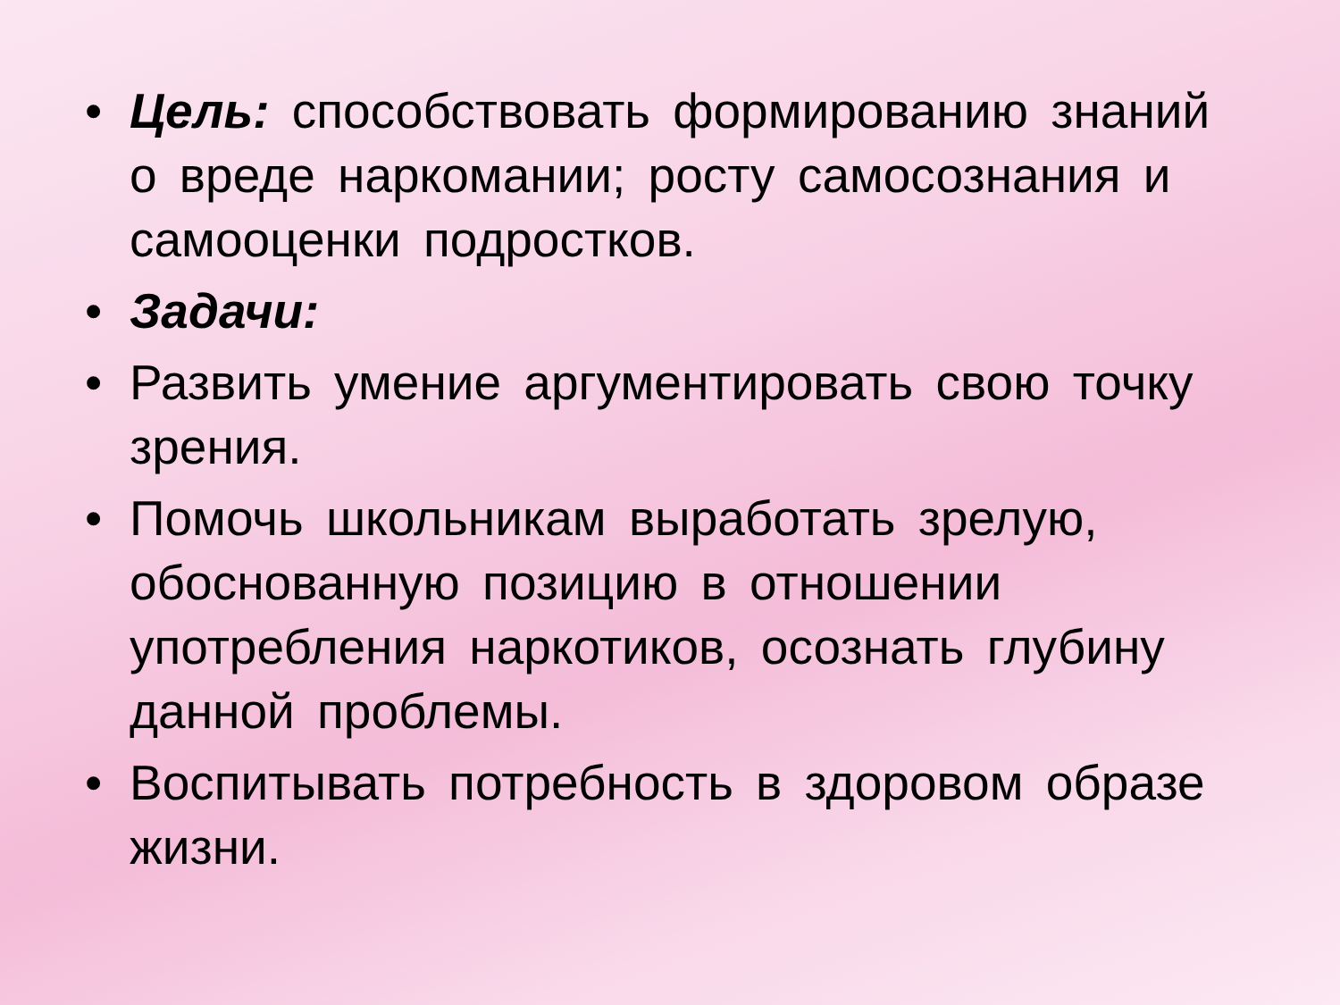• Цель: способствовать формированию знаний о вреде наркомании; росту самосознания и самооценки подростков.
• Задачи:
• Развить умение аргументировать свою точку зрения.
• Помочь школьникам выработать зрелую, обоснованную позицию в отношении употребления наркотиков, осознать глубину данной проблемы.
• Воспитывать потребность в здоровом образе жизни.